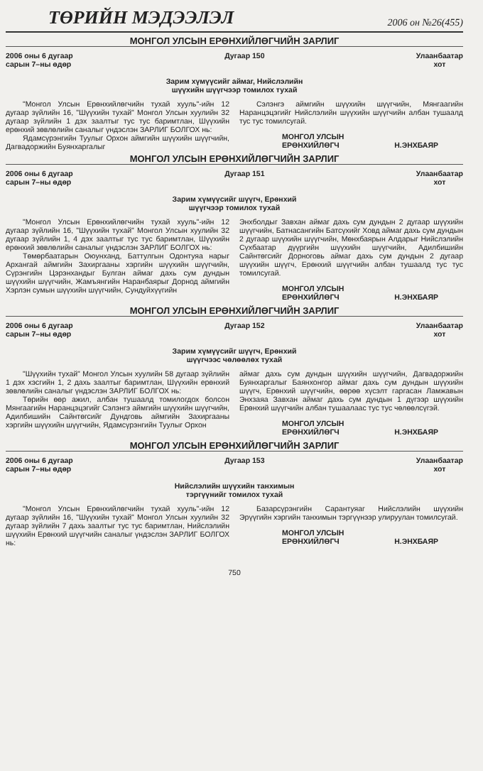ТӨРИЙН МЭДЭЭЛЭЛ 2006 он №26(455)
МОНГОЛ УЛСЫН ЕРӨНХИЙЛӨГЧИЙН ЗАРЛИГ
2006 оны 6 дугаар
сарын 7–ны өдөр
Дугаар 150 Улаанбаатар
хот
Зарим хүмүүсийг аймаг, Нийслэлийн
шүүхийн шүүгчээр томилох тухай
"Монгол Улсын Ерөнхийлөгчийн тухай хууль"-ийн 12 дугаар зүйлийн 16, "Шүүхийн тухай" Монгол Улсын хуулийн 32 дугаар зүйлийн 1 дэх заалтыг тус тус баримтлан, Шүүхийн ерөнхий зөвлөлийн саналыг үндэслэн ЗАРЛИГ БОЛГОХ нь:
Ядамсүрэнгийн Туулыг Орхон аймгийн шүүхийн шүүгчийн, Дагвадоржийн Буянхаргалыг
Сэлэнгэ аймгийн шүүхийн шүүгчийн, Мянгаагийн Наранцэцэгийг Нийслэлийн шүүхийн шүүгчийн албан тушаалд тус тус томилсугай.
МОНГОЛ УЛСЫН
ЕРӨНХИЙЛӨГЧ
Н.ЭНХБАЯР
МОНГОЛ УЛСЫН ЕРӨНХИЙЛӨГЧИЙН ЗАРЛИГ
2006 оны 6 дугаар
сарын 7–ны өдөр
Дугаар 151 Улаанбаатар
хот
Зарим хүмүүсийг шүүгч, Ерөнхий
шүүгчээр томилох тухай
"Монгол Улсын Ерөнхийлөгчийн тухай хууль"-ийн 12 дугаар зүйлийн 16, "Шүүхийн тухай" Монгол Улсын хуулийн 32 дугаар зүйлийн 1, 4 дэх заалтыг тус тус баримтлан, Шүүхийн ерөнхий зөвлөлийн саналыг үндэслэн ЗАРЛИГ БОЛГОХ нь:
Төмөрбаатарын Оюунханд, Баттулгын Одонтуяа нарыг Архангай аймгийн Захиргааны хэргийн шүүхийн шүүгчийн, Сүрэнгийн Цэрэнхандыг Булган аймаг дахь сум дундын шүүхийн шүүгчийн, Жамъянгийн Наранбаярыг Дорнод аймгийн Хэрлэн сумын шүүхийн шүүгчийн, Сундуйхүүгийн
Энхболдыг Завхан аймаг дахь сум дундын 2 дугаар шүүхийн шүүгчийн, Батнасангийн Батсүхийг Ховд аймаг дахь сум дундын 2 дугаар шүүхийн шүүгчийн, Мөнхбаярын Алдарыг Нийслэлийн Сүхбаатар дүүргийн шүүхийн шүүгчийн, Адилбишийн Сайнтөгсийг Дорноговь аймаг дахь сум дундын 2 дугаар шүүхийн шүүгч, Ерөнхий шүүгчийн албан тушаалд тус тус томилсугай.
МОНГОЛ УЛСЫН
ЕРӨНХИЙЛӨГЧ
Н.ЭНХБАЯР
МОНГОЛ УЛСЫН ЕРӨНХИЙЛӨГЧИЙН ЗАРЛИГ
2006 оны 6 дугаар
сарын 7–ны өдөр
Дугаар 152 Улаанбаатар
хот
Зарим хүмүүсийг шүүгч, Ерөнхий
шүүгчээс чөлөөлөх тухай
"Шүүхийн тухай" Монгол Улсын хуулийн 58 дугаар зүйлийн 1 дэх хэсгийн 1, 2 дахь заалтыг баримтлан, Шүүхийн ерөнхий зөвлөлийн саналыг үндэслэн ЗАРЛИГ БОЛГОХ нь:
Төрийн өөр ажил, албан тушаалд томилогдох болсон Мянгаагийн Наранцэцэгийг Сэлэнгэ аймгийн шүүхийн шүүгчийн, Адилбишийн Сайнтөгсийг Дундговь аймгийн Захиргааны хэргийн шүүхийн шүүгчийн, Ядамсүрэнгийн Туулыг Орхон
аймаг дахь сум дундын шүүхийн шүүгчийн, Дагвадоржийн Буянхаргалыг Баянхонгор аймаг дахь сум дундын шүүхийн шүүгч, Ерөнхий шүүгчийн, өөрөө хүсэлт гаргасан Ламжавын Энхзаяа Завхан аймаг дахь сум дундын 1 дүгээр шүүхийн Ерөнхий шүүгчийн албан тушаалаас тус тус чөлөөлсүгэй.
МОНГОЛ УЛСЫН
ЕРӨНХИЙЛӨГЧ
Н.ЭНХБАЯР
МОНГОЛ УЛСЫН ЕРӨНХИЙЛӨГЧИЙН ЗАРЛИГ
2006 оны 6 дугаар
сарын 7–ны өдөр
Дугаар 153 Улаанбаатар
хот
Нийслэлийн шүүхийн танхимын
тэргүүнийг томилох тухай
"Монгол Улсын Ерөнхийлөгчийн тухай хууль"-ийн 12 дугаар зүйлийн 16, "Шүүхийн тухай" Монгол Улсын хуулийн 32 дугаар зүйлийн 7 дахь заалтыг тус тус баримтлан, Нийслэлийн шүүхийн Ерөнхий шүүгчийн саналыг үндэслэн ЗАРЛИГ БОЛГОХ нь:
Базарсүрэнгийн Сарантуяаг Нийслэлийн шүүхийн Эрүүгийн хэргийн танхимын тэргүүнээр улируулан томилсугай.
МОНГОЛ УЛСЫН
ЕРӨНХИЙЛӨГЧ
Н.ЭНХБАЯР
750